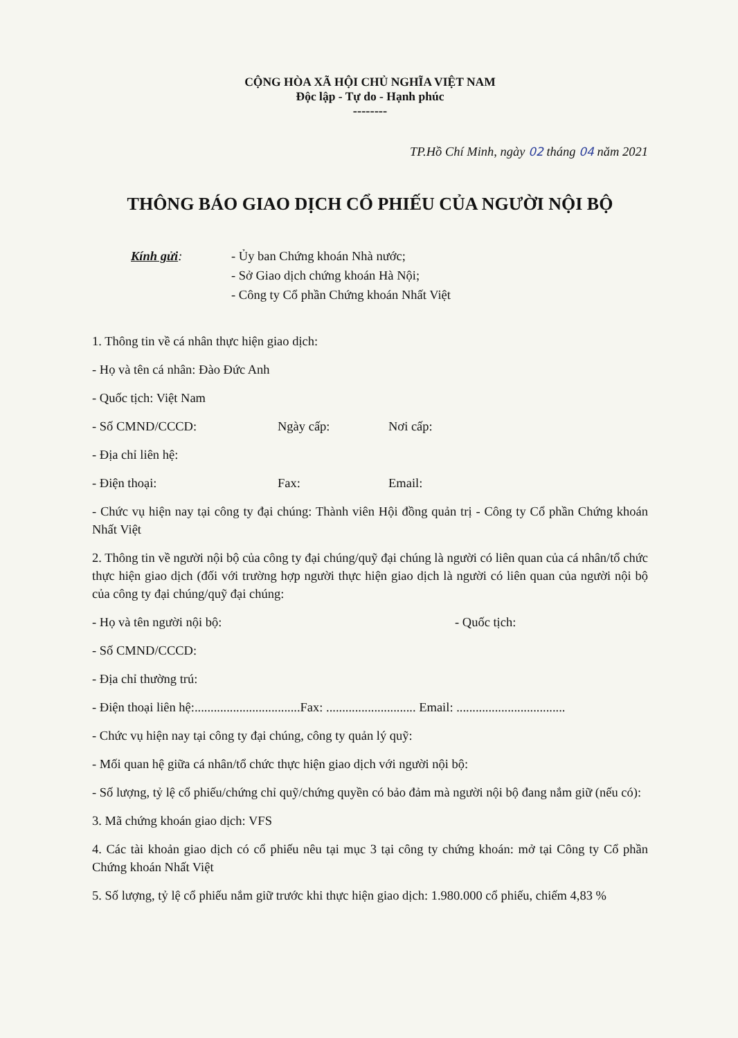CỘNG HÒA XÃ HỘI CHỦ NGHĨA VIỆT NAM
Độc lập - Tự do - Hạnh phúc
--------
TP.Hồ Chí Minh, ngày 02 tháng 04 năm 2021
THÔNG BÁO GIAO DỊCH CỔ PHIẾU CỦA NGƯỜI NỘI BỘ
Kính gửi: - Ủy ban Chứng khoán Nhà nước;
- Sở Giao dịch chứng khoán Hà Nội;
- Công ty Cổ phần Chứng khoán Nhất Việt
1. Thông tin về cá nhân thực hiện giao dịch:
- Họ và tên cá nhân: Đào Đức Anh
- Quốc tịch: Việt Nam
- Số CMND/CCCD: Ngày cấp: Nơi cấp:
- Địa chỉ liên hệ:
- Điện thoại: Fax: Email:
- Chức vụ hiện nay tại công ty đại chúng: Thành viên Hội đồng quản trị - Công ty Cổ phần Chứng khoán Nhất Việt
2. Thông tin về người nội bộ của công ty đại chúng/quỹ đại chúng là người có liên quan của cá nhân/tổ chức thực hiện giao dịch (đối với trường hợp người thực hiện giao dịch là người có liên quan của người nội bộ của công ty đại chúng/quỹ đại chúng:
- Họ và tên người nội bộ: - Quốc tịch:
- Số CMND/CCCD:
- Địa chỉ thường trú:
- Điện thoại liên hệ:.................................Fax: ............................ Email: ..................................
- Chức vụ hiện nay tại công ty đại chúng, công ty quản lý quỹ:
- Mối quan hệ giữa cá nhân/tổ chức thực hiện giao dịch với người nội bộ:
- Số lượng, tỷ lệ cổ phiếu/chứng chỉ quỹ/chứng quyền có bảo đảm mà người nội bộ đang nắm giữ (nếu có):
3. Mã chứng khoán giao dịch: VFS
4. Các tài khoản giao dịch có cổ phiếu nêu tại mục 3 tại công ty chứng khoán: mở tại Công ty Cổ phần Chứng khoán Nhất Việt
5. Số lượng, tỷ lệ cổ phiếu nắm giữ trước khi thực hiện giao dịch: 1.980.000 cổ phiếu, chiếm 4,83 %